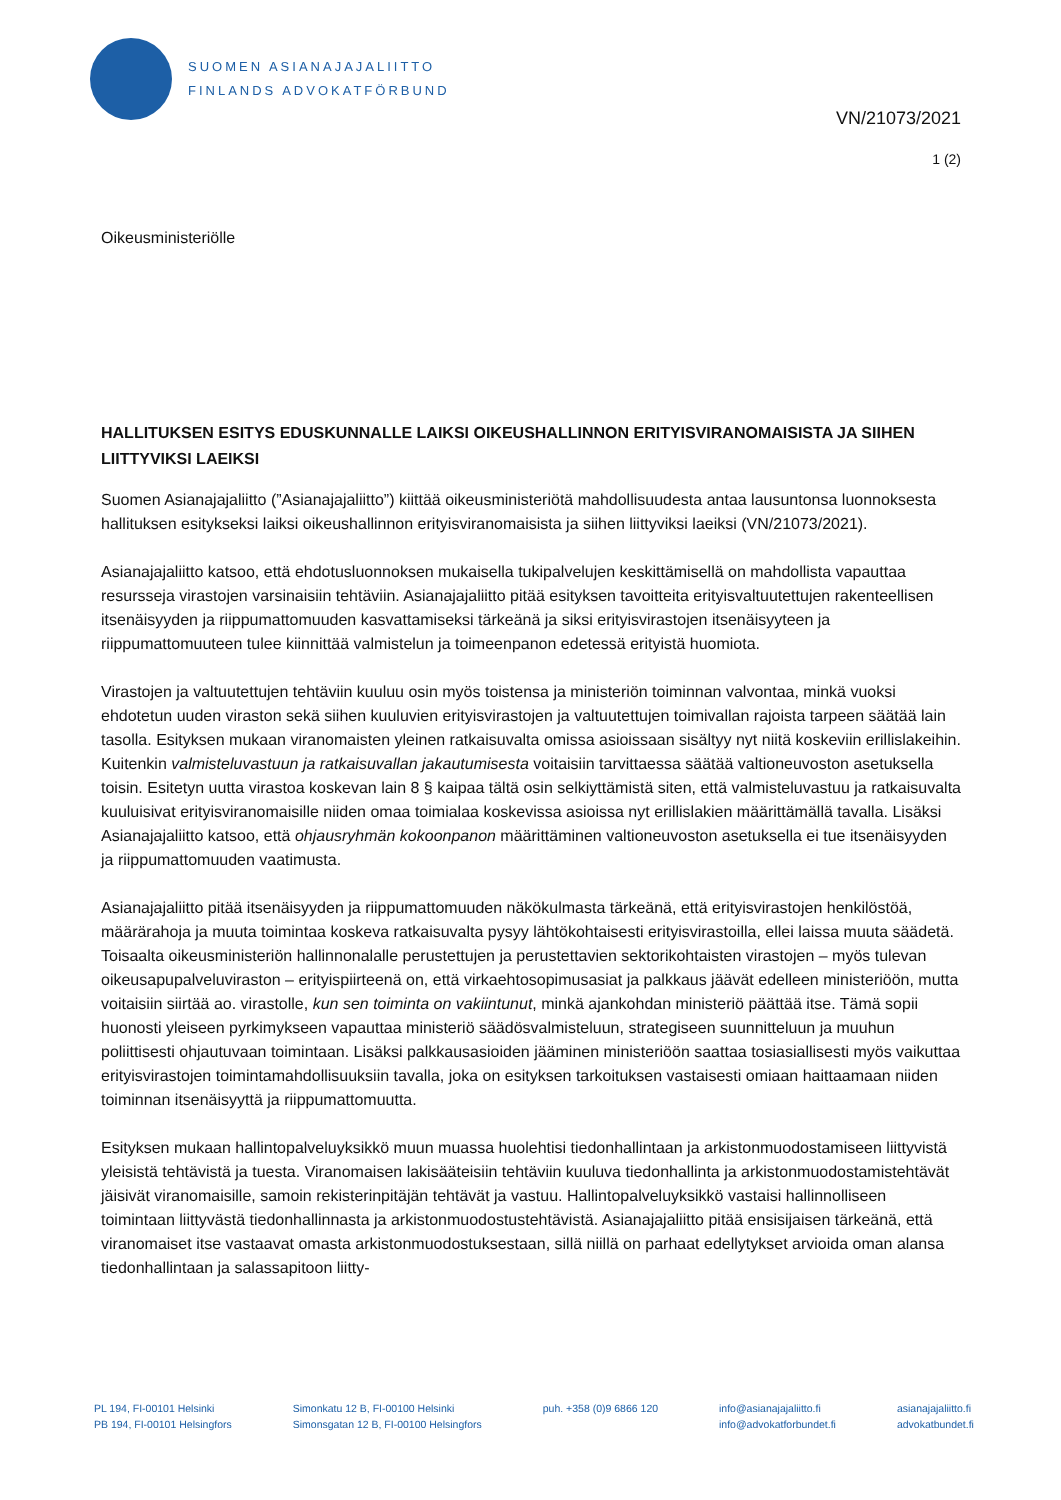SUOMEN ASIANAJAJALIITTO
FINLANDS ADVOKATFÖRBUND
VN/21073/2021
1 (2)
Oikeusministeriölle
HALLITUKSEN ESITYS EDUSKUNNALLE LAIKSI OIKEUSHALLINNON ERITYISVIRANOMAISISTA JA SIIHEN LIITTYVIKSI LAEIKSI
Suomen Asianajajaliitto (”Asianajajaliitto”) kiittää oikeusministeriötä mahdollisuudesta antaa lausuntonsa luonnoksesta hallituksen esitykseksi laiksi oikeushallinnon erityisviranomaisista ja siihen liittyviksi laeiksi (VN/21073/2021).
Asianajajaliitto katsoo, että ehdotusluonnoksen mukaisella tukipalvelujen keskittämisellä on mahdollista vapauttaa resursseja virastojen varsinaisiin tehtäviin. Asianajajaliitto pitää esityksen tavoitteita erityisvaltuutettujen rakenteellisen itsenäisyyden ja riippumattomuuden kasvattamiseksi tärkeänä ja siksi erityisvirastojen itsenäisyyteen ja riippumattomuuteen tulee kiinnittää valmistelun ja toimeenpanon edetessä erityistä huomiota.
Virastojen ja valtuutettujen tehtäviin kuuluu osin myös toistensa ja ministeriön toiminnan valvontaa, minkä vuoksi ehdotetun uuden viraston sekä siihen kuuluvien erityisvirastojen ja valtuutettujen toimivallan rajoista tarpeen säätää lain tasolla. Esityksen mukaan viranomaisten yleinen ratkaisuvalta omissa asioissaan sisältyy nyt niitä koskeviin erillislakeihin. Kuitenkin valmisteluvastuun ja ratkaisuvallan jakautumisesta voitaisiin tarvittaessa säätää valtioneuvoston asetuksella toisin. Esitetyn uutta virastoa koskevan lain 8 § kaipaa tältä osin selkiyttämistä siten, että valmisteluvastuu ja ratkaisuvalta kuuluisivat erityisviranomaisille niiden omaa toimialaa koskevissa asioissa nyt erillislakien määrittämällä tavalla. Lisäksi Asianajajaliitto katsoo, että ohjausryhmän kokoonpanon määrittäminen valtioneuvoston asetuksella ei tue itsenäisyyden ja riippumattomuuden vaatimusta.
Asianajajaliitto pitää itsenäisyyden ja riippumattomuuden näkökulmasta tärkeänä, että erityisvirastojen henkilöstöä, määrärahoja ja muuta toimintaa koskeva ratkaisuvalta pysyy lähtökohtaisesti erityisvirastoilla, ellei laissa muuta säädetä. Toisaalta oikeusministeriön hallinnonalalle perustettujen ja perustettavien sektorikohtaisten virastojen – myös tulevan oikeusapupalveluviraston – erityispiirteenä on, että virkaehtosopimusasiat ja palkkaus jäävät edelleen ministeriöön, mutta voitaisiin siirtää ao. virastolle, kun sen toiminta on vakiintunut, minkä ajankohdan ministeriö päättää itse. Tämä sopii huonosti yleiseen pyrkimykseen vapauttaa ministeriö säädösvalmisteluun, strategiseen suunnitteluun ja muuhun poliittisesti ohjautuvaan toimintaan. Lisäksi palkkausasioiden jääminen ministeriöön saattaa tosiasiallisesti myös vaikuttaa erityisvirastojen toimintamahdollisuuksiin tavalla, joka on esityksen tarkoituksen vastaisesti omiaan haittaamaan niiden toiminnan itsenäisyyttä ja riippumattomuutta.
Esityksen mukaan hallintopalveluyksikkö muun muassa huolehtisi tiedonhallintaan ja arkistonmuodostamiseen liittyvistä yleisistä tehtävistä ja tuesta. Viranomaisen lakisääteisiin tehtäviin kuuluva tiedonhallinta ja arkistonmuodostamistehtävät jäisivät viranomaisille, samoin rekisterinpitäjän tehtävät ja vastuu. Hallintopalveluyksikkö vastaisi hallinnolliseen toimintaan liittyvästä tiedonhallinnasta ja arkistonmuodostustehtävistä. Asianajajaliitto pitää ensisijaisen tärkeänä, että viranomaiset itse vastaavat omasta arkistonmuodostuksestaan, sillä niillä on parhaat edellytykset arvioida oman alansa tiedonhallintaan ja salassapitoon liitty-
PL 194, FI-00101 Helsinki
PB 194, FI-00101 Helsingfors
Simonkatu 12 B, FI-00100 Helsinki
Simonsgatan 12 B, FI-00100 Helsingfors
puh. +358 (0)9 6866 120 info@asianajajaliitto.fi
info@advokatforbundet.fi
asianajajaliitto.fi
advokatbundet.fi